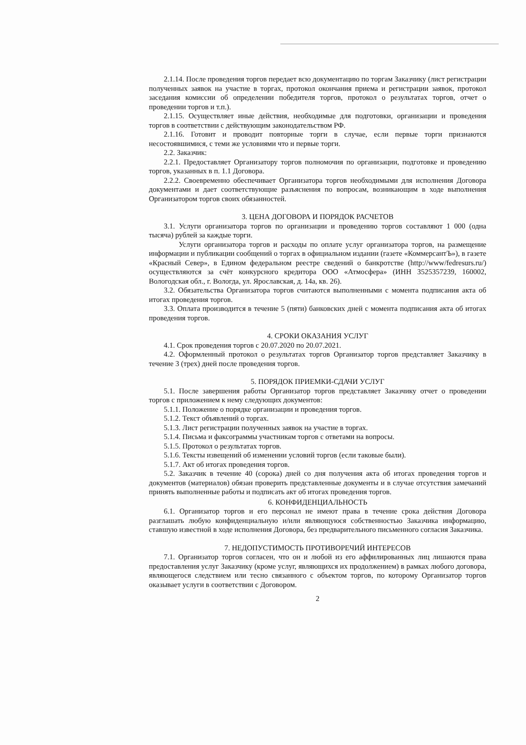2.1.14. После проведения торгов передает всю документацию по торгам Заказчику (лист регистрации полученных заявок на участие в торгах, протокол окончания приема и регистрации заявок, протокол заседания комиссии об определении победителя торгов, протокол о результатах торгов, отчет о проведении торгов и т.п.).
2.1.15. Осуществляет иные действия, необходимые для подготовки, организации и проведения торгов в соответствии с действующим законодательством РФ.
2.1.16. Готовит и проводит повторные торги в случае, если первые торги признаются несостоявшимися, с теми же условиями что и первые торги.
2.2. Заказчик:
2.2.1. Предоставляет Организатору торгов полномочия по организации, подготовке и проведению торгов, указанных в п. 1.1 Договора.
2.2.2. Своевременно обеспечивает Организатора торгов необходимыми для исполнения Договора документами и дает соответствующие разъяснения по вопросам, возникающим в ходе выполнения Организатором торгов своих обязанностей.
3. ЦЕНА ДОГОВОРА И ПОРЯДОК РАСЧЕТОВ
3.1. Услуги организатора торгов по организации и проведению торгов составляют 1 000 (одна тысяча) рублей за каждые торги.
Услуги организатора торгов и расходы по оплате услуг организатора торгов, на размещение информации и публикации сообщений о торгах в официальном издании (газете «КоммерсантЪ»), в газете «Красный Север», в Едином федеральном реестре сведений о банкротстве (http://www/fedresurs.ru/) осуществляются за счёт конкурсного кредитора ООО «Атмосфера» (ИНН 3525357239, 160002, Вологодская обл., г. Вологда, ул. Ярославская, д. 14а, кв. 26).
3.2. Обязательства Организатора торгов считаются выполненными с момента подписания акта об итогах проведения торгов.
3.3. Оплата производится в течение 5 (пяти) банковских дней с момента подписания акта об итогах проведения торгов.
4. СРОКИ ОКАЗАНИЯ УСЛУГ
4.1. Срок проведения торгов с 20.07.2020 по 20.07.2021.
4.2. Оформленный протокол о результатах торгов Организатор торгов представляет Заказчику в течение 3 (трех) дней после проведения торгов.
5. ПОРЯДОК ПРИЕМКИ-СДАЧИ УСЛУГ
5.1. После завершения работы Организатор торгов представляет Заказчику отчет о проведении торгов с приложением к нему следующих документов:
5.1.1. Положение о порядке организации и проведения торгов.
5.1.2. Текст объявлений о торгах.
5.1.3. Лист регистрации полученных заявок на участие в торгах.
5.1.4. Письма и факсограммы участникам торгов с ответами на вопросы.
5.1.5. Протокол о результатах торгов.
5.1.6. Тексты извещений об изменении условий торгов (если таковые были).
5.1.7. Акт об итогах проведения торгов.
5.2. Заказчик в течение 40 (сорока) дней со дня получения акта об итогах проведения торгов и документов (материалов) обязан проверить представленные документы и в случае отсутствия замечаний принять выполненные работы и подписать акт об итогах проведения торгов.
6. КОНФИДЕНЦИАЛЬНОСТЬ
6.1. Организатор торгов и его персонал не имеют права в течение срока действия Договора разглашать любую конфиденциальную и/или являющуюся собственностью Заказчика информацию, ставшую известной в ходе исполнения Договора, без предварительного письменного согласия Заказчика.
7. НЕДОПУСТИМОСТЬ ПРОТИВОРЕЧИЙ ИНТЕРЕСОВ
7.1. Организатор торгов согласен, что он и любой из его аффилированных лиц лишаются права предоставления услуг Заказчику (кроме услуг, являющихся их продолжением) в рамках любого договора, являющегося следствием или тесно связанного с объектом торгов, по которому Организатор торгов оказывает услуги в соответствии с Договором.
2